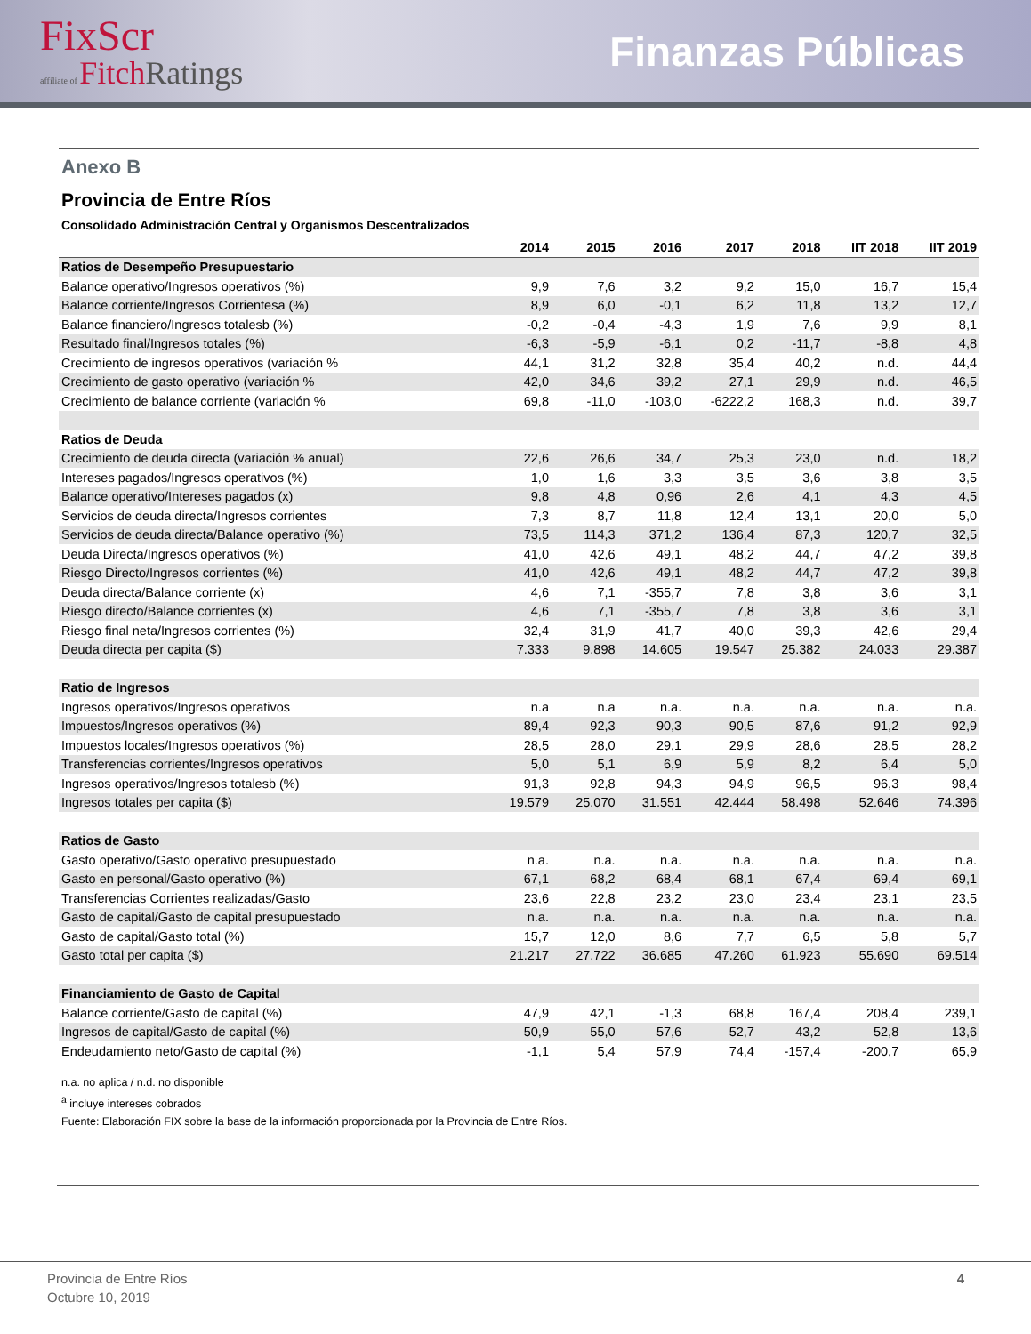FixScr
affiliate of Fitch Ratings
Finanzas Públicas
Anexo B
Provincia de Entre Ríos
Consolidado Administración Central y Organismos Descentralizados
| | 2014 | 2015 | 2016 | 2017 | 2018 | IIT 2018 | IIT 2019 |
| --- | --- | --- | --- | --- | --- | --- | --- |
| Ratios de Desempeño Presupuestario | | | | | | | |
| Balance operativo/Ingresos operativos (%) | 9,9 | 7,6 | 3,2 | 9,2 | 15,0 | 16,7 | 15,4 |
| Balance corriente/Ingresos Corrientesa (%) | 8,9 | 6,0 | -0,1 | 6,2 | 11,8 | 13,2 | 12,7 |
| Balance financiero/Ingresos totalesb (%) | -0,2 | -0,4 | -4,3 | 1,9 | 7,6 | 9,9 | 8,1 |
| Resultado final/Ingresos totales (%) | -6,3 | -5,9 | -6,1 | 0,2 | -11,7 | -8,8 | 4,8 |
| Crecimiento de ingresos operativos (variación % | 44,1 | 31,2 | 32,8 | 35,4 | 40,2 | n.d. | 44,4 |
| Crecimiento de gasto operativo (variación % | 42,0 | 34,6 | 39,2 | 27,1 | 29,9 | n.d. | 46,5 |
| Crecimiento de balance corriente (variación % | 69,8 | -11,0 | -103,0 | -6222,2 | 168,3 | n.d. | 39,7 |
| Ratios de Deuda | | | | | | | |
| Crecimiento de deuda directa (variación % anual) | 22,6 | 26,6 | 34,7 | 25,3 | 23,0 | n.d. | 18,2 |
| Intereses pagados/Ingresos operativos (%) | 1,0 | 1,6 | 3,3 | 3,5 | 3,6 | 3,8 | 3,5 |
| Balance operativo/Intereses pagados (x) | 9,8 | 4,8 | 0,96 | 2,6 | 4,1 | 4,3 | 4,5 |
| Servicios de deuda directa/Ingresos corrientes | 7,3 | 8,7 | 11,8 | 12,4 | 13,1 | 20,0 | 5,0 |
| Servicios de deuda directa/Balance operativo (%) | 73,5 | 114,3 | 371,2 | 136,4 | 87,3 | 120,7 | 32,5 |
| Deuda Directa/Ingresos operativos (%) | 41,0 | 42,6 | 49,1 | 48,2 | 44,7 | 47,2 | 39,8 |
| Riesgo Directo/Ingresos corrientes (%) | 41,0 | 42,6 | 49,1 | 48,2 | 44,7 | 47,2 | 39,8 |
| Deuda directa/Balance corriente (x) | 4,6 | 7,1 | -355,7 | 7,8 | 3,8 | 3,6 | 3,1 |
| Riesgo directo/Balance corrientes (x) | 4,6 | 7,1 | -355,7 | 7,8 | 3,8 | 3,6 | 3,1 |
| Riesgo final neta/Ingresos corrientes (%) | 32,4 | 31,9 | 41,7 | 40,0 | 39,3 | 42,6 | 29,4 |
| Deuda directa per capita ($) | 7.333 | 9.898 | 14.605 | 19.547 | 25.382 | 24.033 | 29.387 |
| Ratio de Ingresos | | | | | | | |
| Ingresos operativos/Ingresos operativos | n.a | n.a | n.a. | n.a. | n.a. | n.a. | n.a. |
| Impuestos/Ingresos operativos (%) | 89,4 | 92,3 | 90,3 | 90,5 | 87,6 | 91,2 | 92,9 |
| Impuestos locales/Ingresos operativos (%) | 28,5 | 28,0 | 29,1 | 29,9 | 28,6 | 28,5 | 28,2 |
| Transferencias corrientes/Ingresos operativos | 5,0 | 5,1 | 6,9 | 5,9 | 8,2 | 6,4 | 5,0 |
| Ingresos operativos/Ingresos totalesb (%) | 91,3 | 92,8 | 94,3 | 94,9 | 96,5 | 96,3 | 98,4 |
| Ingresos totales per capita ($) | 19.579 | 25.070 | 31.551 | 42.444 | 58.498 | 52.646 | 74.396 |
| Ratios de Gasto | | | | | | | |
| Gasto operativo/Gasto operativo presupuestado | n.a. | n.a. | n.a. | n.a. | n.a. | n.a. | n.a. |
| Gasto en personal/Gasto operativo (%) | 67,1 | 68,2 | 68,4 | 68,1 | 67,4 | 69,4 | 69,1 |
| Transferencias Corrientes realizadas/Gasto | 23,6 | 22,8 | 23,2 | 23,0 | 23,4 | 23,1 | 23,5 |
| Gasto de capital/Gasto de capital presupuestado | n.a. | n.a. | n.a. | n.a. | n.a. | n.a. | n.a. |
| Gasto de capital/Gasto total (%) | 15,7 | 12,0 | 8,6 | 7,7 | 6,5 | 5,8 | 5,7 |
| Gasto total per capita ($) | 21.217 | 27.722 | 36.685 | 47.260 | 61.923 | 55.690 | 69.514 |
| Financiamiento de Gasto de Capital | | | | | | | |
| Balance corriente/Gasto de capital (%) | 47,9 | 42,1 | -1,3 | 68,8 | 167,4 | 208,4 | 239,1 |
| Ingresos de capital/Gasto de capital (%) | 50,9 | 55,0 | 57,6 | 52,7 | 43,2 | 52,8 | 13,6 |
| Endeudamiento neto/Gasto de capital (%) | -1,1 | 5,4 | 57,9 | 74,4 | -157,4 | -200,7 | 65,9 |
n.a. no aplica / n.d. no disponible
<sup>a</sup> incluye intereses cobrados
Fuente: Elaboración FIX sobre la base de la información proporcionada por la Provincia de Entre Ríos.
Provincia de Entre Ríos
Octubre 10, 2019
4